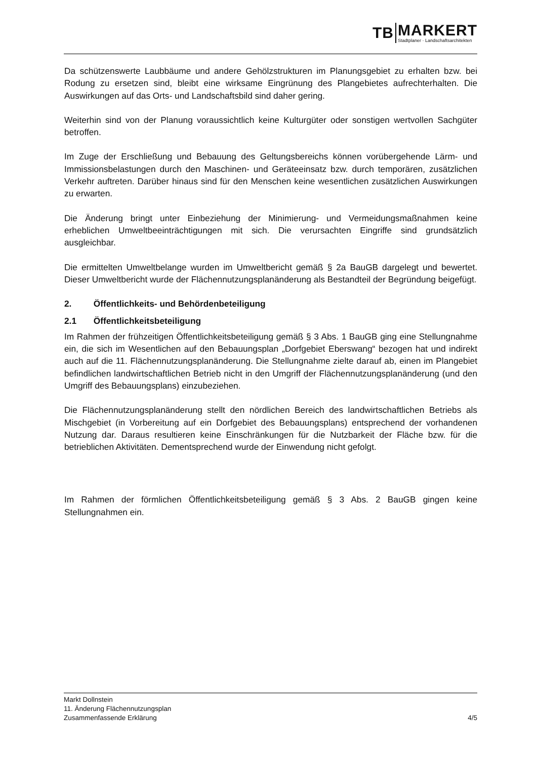TB
MARKERT
Stadtplaner · Landschaftsarchitekten
Da schützenswerte Laubbäume und andere Gehölzstrukturen im Planungsgebiet zu erhalten bzw. bei Rodung zu ersetzen sind, bleibt eine wirksame Eingrünung des Plangebietes aufrechterhalten. Die Auswirkungen auf das Orts- und Landschaftsbild sind daher gering.
Weiterhin sind von der Planung voraussichtlich keine Kulturgüter oder sonstigen wertvollen Sachgüter betroffen.
Im Zuge der Erschließung und Bebauung des Geltungsbereichs können vorübergehende Lärm- und Immissionsbelastungen durch den Maschinen- und Geräteeinsatz bzw. durch temporären, zusätzlichen Verkehr auftreten. Darüber hinaus sind für den Menschen keine wesentlichen zusätzlichen Auswirkungen zu erwarten.
Die Änderung bringt unter Einbeziehung der Minimierung- und Vermeidungsmaßnahmen keine erheblichen Umweltbeeinträchtigungen mit sich. Die verursachten Eingriffe sind grundsätzlich ausgleichbar.
Die ermittelten Umweltbelange wurden im Umweltbericht gemäß § 2a BauGB dargelegt und bewertet. Dieser Umweltbericht wurde der Flächennutzungsplanänderung als Bestandteil der Begründung beigefügt.
2. Öffentlichkeits- und Behördenbeteiligung
2.1 Öffentlichkeitsbeteiligung
Im Rahmen der frühzeitigen Öffentlichkeitsbeteiligung gemäß § 3 Abs. 1 BauGB ging eine Stellungnahme ein, die sich im Wesentlichen auf den Bebauungsplan „Dorfgebiet Eberswang“ bezogen hat und indirekt auch auf die 11. Flächennutzungsplanänderung. Die Stellungnahme zielte darauf ab, einen im Plangebiet befindlichen landwirtschaftlichen Betrieb nicht in den Umgriff der Flächennutzungsplanänderung (und den Umgriff des Bebauungsplans) einzubeziehen.
Die Flächennutzungsplanänderung stellt den nördlichen Bereich des landwirtschaftlichen Betriebs als Mischgebiet (in Vorbereitung auf ein Dorfgebiet des Bebauungsplans) entsprechend der vorhandenen Nutzung dar. Daraus resultieren keine Einschränkungen für die Nutzbarkeit der Fläche bzw. für die betrieblichen Aktivitäten. Dementsprechend wurde der Einwendung nicht gefolgt.
Im Rahmen der förmlichen Öffentlichkeitsbeteiligung gemäß § 3 Abs. 2 BauGB gingen keine Stellungnahmen ein.
Markt Dollnstein
11. Änderung Flächennutzungsplan
Zusammenfassende Erklärung 4/5